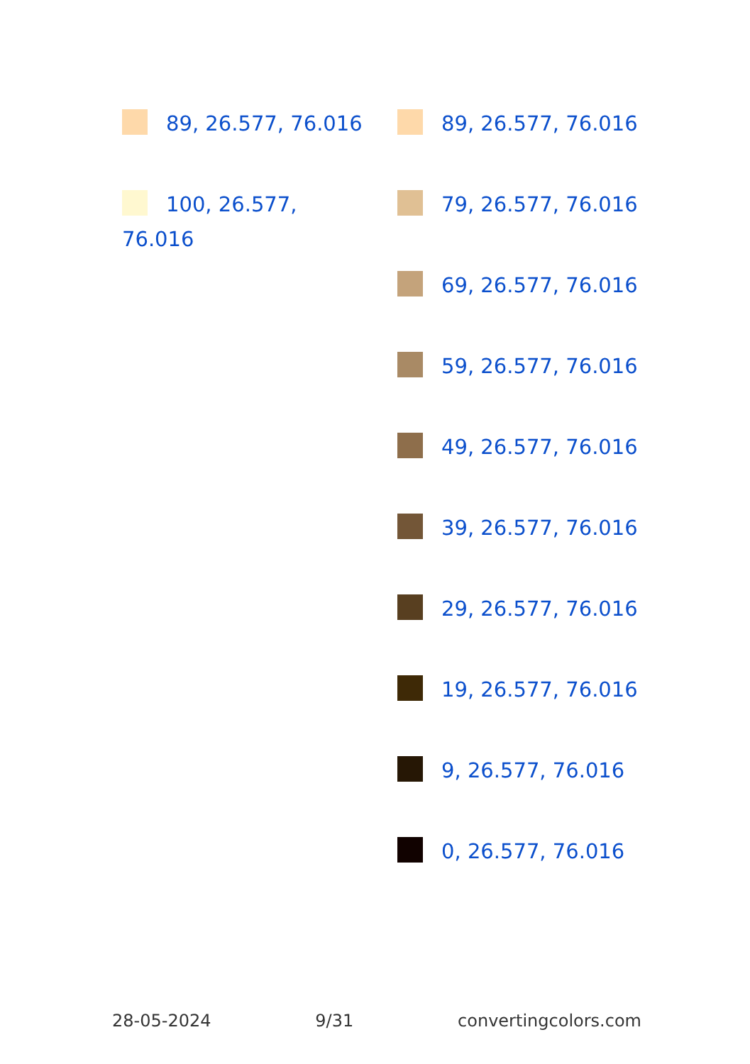89, 26.577, 76.016
100, 26.577,
76.016
89, 26.577, 76.016
79, 26.577, 76.016
69, 26.577, 76.016
59, 26.577, 76.016
49, 26.577, 76.016
39, 26.577, 76.016
29, 26.577, 76.016
19, 26.577, 76.016
9, 26.577, 76.016
0, 26.577, 76.016
28-05-2024 9/31 convertingcolors.com